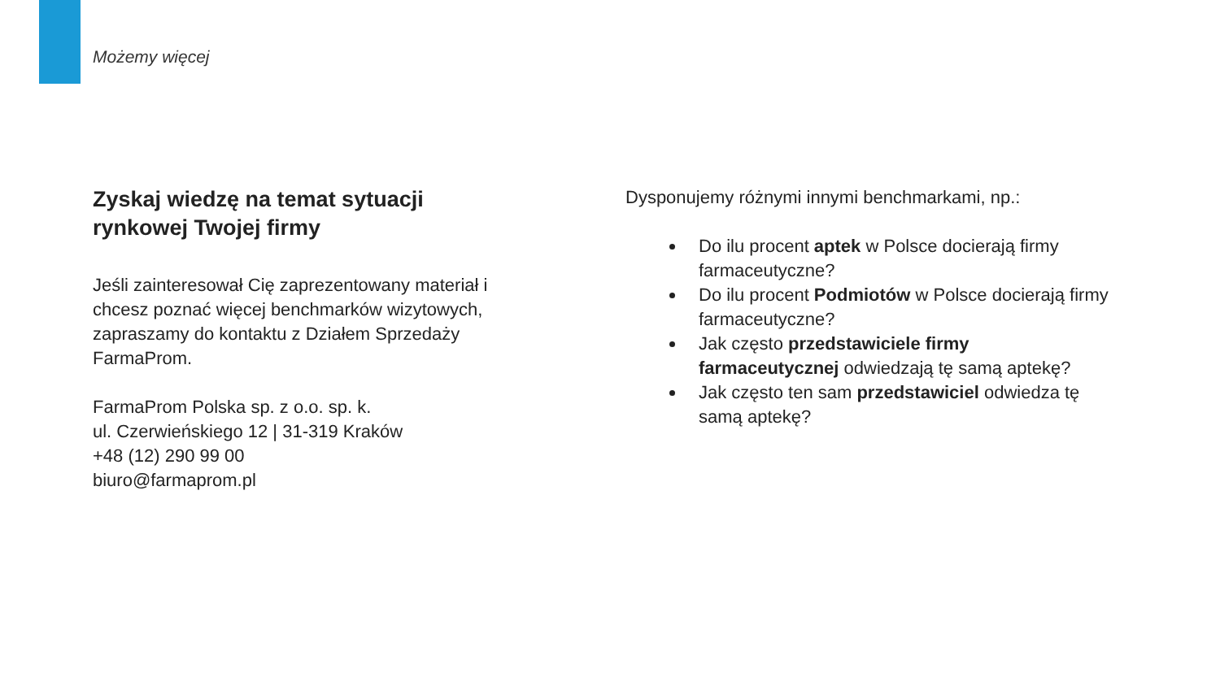Możemy więcej
Zyskaj wiedzę na temat sytuacji
rynkowej Twojej firmy
Jeśli zainteresował Cię zaprezentowany materiał i chcesz poznać więcej benchmarków wizytowych, zapraszamy do kontaktu z Działem Sprzedaży FarmaProm.
FarmaProm Polska sp. z o.o. sp. k.
ul. Czerwieńskiego 12 | 31-319 Kraków
+48 (12) 290 99 00
biuro@farmaprom.pl
Dysponujemy różnymi innymi benchmarkami, np.:
Do ilu procent aptek w Polsce docierają firmy farmaceutyczne?
Do ilu procent Podmiotów w Polsce docierają firmy farmaceutyczne?
Jak często przedstawiciele firmy farmaceutycznej odwiedzają tę samą aptekę?
Jak często ten sam przedstawiciel odwiedza tę samą aptekę?